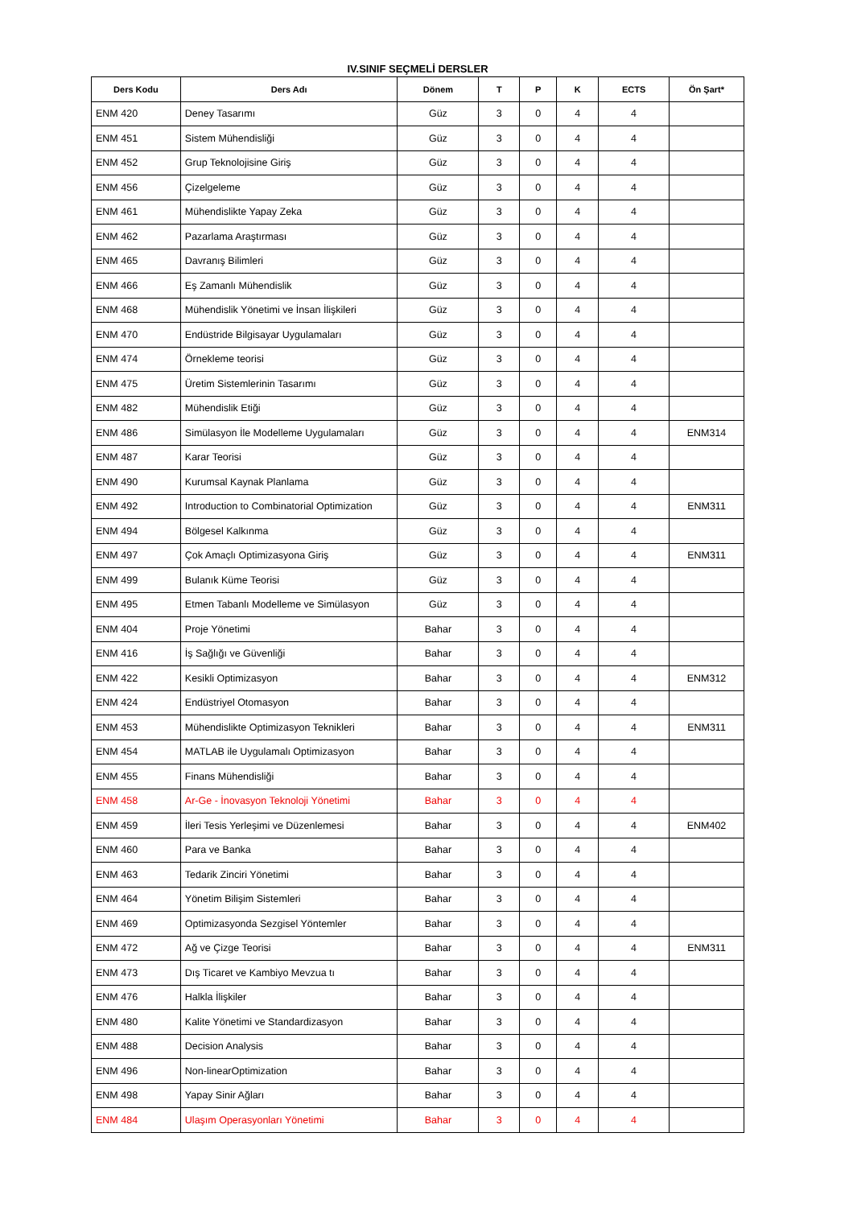IV.SINIF SEÇMELİ DERSLER
| Ders Kodu | Ders Adı | Dönem | T | P | K | ECTS | Ön Şart* |
| --- | --- | --- | --- | --- | --- | --- | --- |
| ENM 420 | Deney Tasarımı | Güz | 3 | 0 | 4 | 4 | |
| ENM 451 | Sistem Mühendisliği | Güz | 3 | 0 | 4 | 4 | |
| ENM 452 | Grup Teknolojisine Giriş | Güz | 3 | 0 | 4 | 4 | |
| ENM 456 | Çizelgeleme | Güz | 3 | 0 | 4 | 4 | |
| ENM 461 | Mühendislikte Yapay Zeka | Güz | 3 | 0 | 4 | 4 | |
| ENM 462 | Pazarlama Araştırması | Güz | 3 | 0 | 4 | 4 | |
| ENM 465 | Davranış Bilimleri | Güz | 3 | 0 | 4 | 4 | |
| ENM 466 | Eş Zamanlı Mühendislik | Güz | 3 | 0 | 4 | 4 | |
| ENM 468 | Mühendislik Yönetimi ve İnsan İlişkileri | Güz | 3 | 0 | 4 | 4 | |
| ENM 470 | Endüstride Bilgisayar Uygulamaları | Güz | 3 | 0 | 4 | 4 | |
| ENM 474 | Örnekleme teorisi | Güz | 3 | 0 | 4 | 4 | |
| ENM 475 | Üretim Sistemlerinin Tasarımı | Güz | 3 | 0 | 4 | 4 | |
| ENM 482 | Mühendislik Etiği | Güz | 3 | 0 | 4 | 4 | |
| ENM 486 | Simülasyon İle Modelleme Uygulamaları | Güz | 3 | 0 | 4 | 4 | ENM314 |
| ENM 487 | Karar Teorisi | Güz | 3 | 0 | 4 | 4 | |
| ENM 490 | Kurumsal Kaynak Planlama | Güz | 3 | 0 | 4 | 4 | |
| ENM 492 | Introduction to Combinatorial Optimization | Güz | 3 | 0 | 4 | 4 | ENM311 |
| ENM 494 | Bölgesel Kalkınma | Güz | 3 | 0 | 4 | 4 | |
| ENM 497 | Çok Amaçlı Optimizasyona Giriş | Güz | 3 | 0 | 4 | 4 | ENM311 |
| ENM 499 | Bulanık Küme Teorisi | Güz | 3 | 0 | 4 | 4 | |
| ENM 495 | Etmen Tabanlı Modelleme ve Simülasyon | Güz | 3 | 0 | 4 | 4 | |
| ENM 404 | Proje Yönetimi | Bahar | 3 | 0 | 4 | 4 | |
| ENM 416 | İş Sağlığı ve Güvenliği | Bahar | 3 | 0 | 4 | 4 | |
| ENM 422 | Kesikli Optimizasyon | Bahar | 3 | 0 | 4 | 4 | ENM312 |
| ENM 424 | Endüstriyel Otomasyon | Bahar | 3 | 0 | 4 | 4 | |
| ENM 453 | Mühendislikte Optimizasyon Teknikleri | Bahar | 3 | 0 | 4 | 4 | ENM311 |
| ENM 454 | MATLAB ile Uygulamalı Optimizasyon | Bahar | 3 | 0 | 4 | 4 | |
| ENM 455 | Finans Mühendisliği | Bahar | 3 | 0 | 4 | 4 | |
| ENM 458 | Ar-Ge - İnovasyon Teknoloji Yönetimi | Bahar | 3 | 0 | 4 | 4 | |
| ENM 459 | İleri Tesis Yerleşimi ve Düzenlemesi | Bahar | 3 | 0 | 4 | 4 | ENM402 |
| ENM 460 | Para ve Banka | Bahar | 3 | 0 | 4 | 4 | |
| ENM 463 | Tedarik Zinciri Yönetimi | Bahar | 3 | 0 | 4 | 4 | |
| ENM 464 | Yönetim Bilişim Sistemleri | Bahar | 3 | 0 | 4 | 4 | |
| ENM 469 | Optimizasyonda Sezgisel Yöntemler | Bahar | 3 | 0 | 4 | 4 | |
| ENM 472 | Ağ ve Çizge Teorisi | Bahar | 3 | 0 | 4 | 4 | ENM311 |
| ENM 473 | Dış Ticaret ve Kambiyo Mevzua tı | Bahar | 3 | 0 | 4 | 4 | |
| ENM 476 | Halkla İlişkiler | Bahar | 3 | 0 | 4 | 4 | |
| ENM 480 | Kalite Yönetimi ve Standardizasyon | Bahar | 3 | 0 | 4 | 4 | |
| ENM 488 | Decision Analysis | Bahar | 3 | 0 | 4 | 4 | |
| ENM 496 | Non-linearOptimization | Bahar | 3 | 0 | 4 | 4 | |
| ENM 498 | Yapay Sinir Ağları | Bahar | 3 | 0 | 4 | 4 | |
| ENM 484 | Ulaşım Operasyonları Yönetimi | Bahar | 3 | 0 | 4 | 4 | |